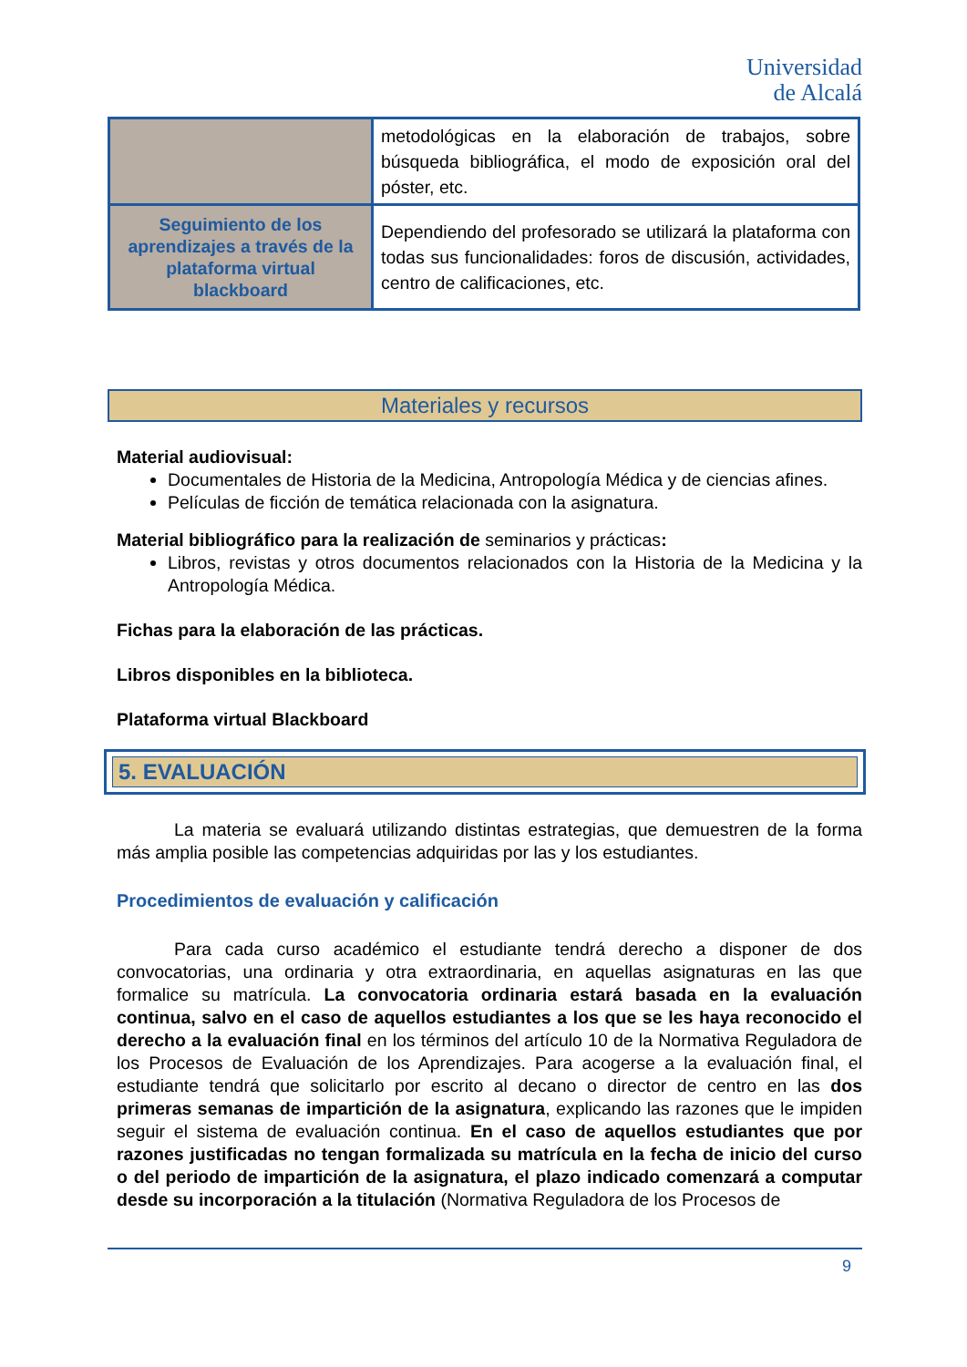Universidad
de Alcalá
| | metodológicas en la elaboración de trabajos, sobre búsqueda bibliográfica, el modo de exposición oral del póster, etc. |
| Seguimiento de los aprendizajes a través de la plataforma virtual blackboard | Dependiendo del profesorado se utilizará la plataforma con todas sus funcionalidades: foros de discusión, actividades, centro de calificaciones, etc. |
Materiales y recursos
Material audiovisual:
Documentales de Historia de la Medicina, Antropología Médica y de ciencias afines.
Películas de ficción de temática relacionada con la asignatura.
Material bibliográfico para la realización de seminarios y prácticas:
Libros, revistas y otros documentos relacionados con la Historia de la Medicina y la Antropología Médica.
Fichas para la elaboración de las prácticas.
Libros disponibles en la biblioteca.
Plataforma virtual Blackboard
5. EVALUACIÓN
La materia se evaluará utilizando distintas estrategias, que demuestren de la forma más amplia posible las competencias adquiridas por las y los estudiantes.
Procedimientos de evaluación y calificación
Para cada curso académico el estudiante tendrá derecho a disponer de dos convocatorias, una ordinaria y otra extraordinaria, en aquellas asignaturas en las que formalice su matrícula. La convocatoria ordinaria estará basada en la evaluación continua, salvo en el caso de aquellos estudiantes a los que se les haya reconocido el derecho a la evaluación final en los términos del artículo 10 de la Normativa Reguladora de los Procesos de Evaluación de los Aprendizajes. Para acogerse a la evaluación final, el estudiante tendrá que solicitarlo por escrito al decano o director de centro en las dos primeras semanas de impartición de la asignatura, explicando las razones que le impiden seguir el sistema de evaluación continua. En el caso de aquellos estudiantes que por razones justificadas no tengan formalizada su matrícula en la fecha de inicio del curso o del periodo de impartición de la asignatura, el plazo indicado comenzará a computar desde su incorporación a la titulación (Normativa Reguladora de los Procesos de
9